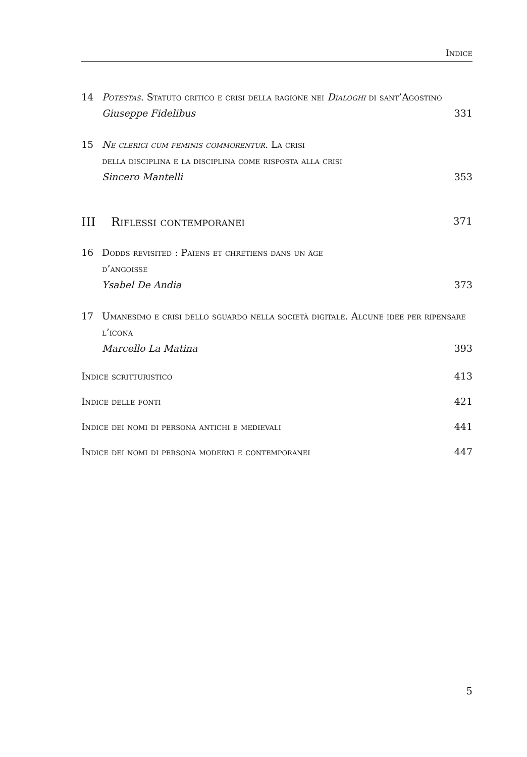Indice
14 Potestas. Statuto critico e crisi della ragione nei Dialoghi di sant’Agostino
Giuseppe Fidelibus 331
15 Ne clerici cum feminis commorentur. La crisi
della disciplina e la disciplina come risposta alla crisi
Sincero Mantelli 353
III Riflessi contemporanei 371
16 Dodds revisited : Païens et chrétiens dans un âge
d’angoisse
Ysabel De Andia 373
17 Umanesimo e crisi dello sguardo nella società digitale. Alcune idee per ripensare l’icona
Marcello La Matina 393
Indice scritturistico 413
Indice delle fonti 421
Indice dei nomi di persona antichi e medievali 441
Indice dei nomi di persona moderni e contemporanei 447
5